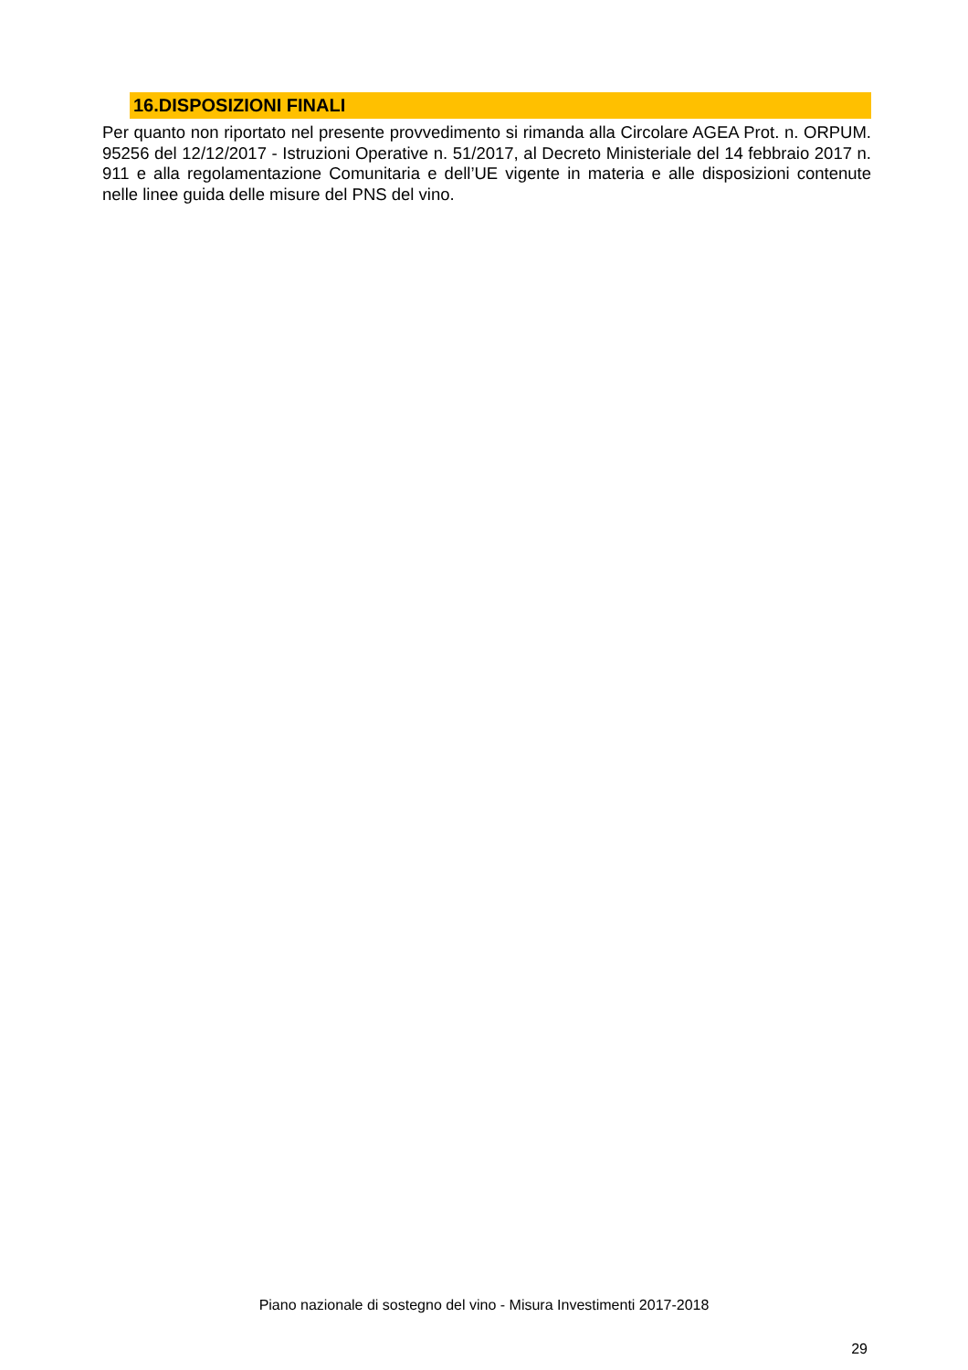16.DISPOSIZIONI FINALI
Per quanto non riportato nel presente provvedimento si rimanda alla Circolare AGEA Prot. n. ORPUM. 95256 del 12/12/2017 - Istruzioni Operative n. 51/2017, al Decreto Ministeriale del 14 febbraio 2017 n. 911 e alla regolamentazione Comunitaria e dell’UE vigente in materia e alle disposizioni contenute nelle linee guida delle misure del PNS del vino.
Piano nazionale di sostegno del vino - Misura Investimenti 2017-2018
29